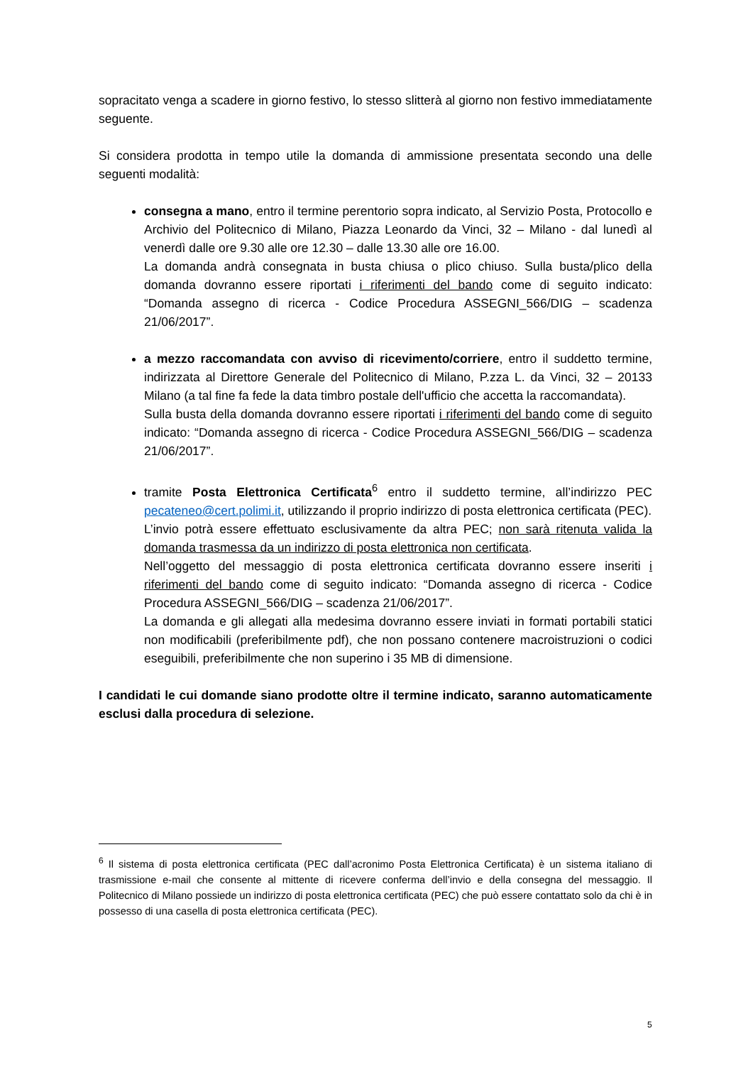sopracitato venga a scadere in giorno festivo, lo stesso slitterà al giorno non festivo immediatamente seguente.
Si considera prodotta in tempo utile la domanda di ammissione presentata secondo una delle seguenti modalità:
consegna a mano, entro il termine perentorio sopra indicato, al Servizio Posta, Protocollo e Archivio del Politecnico di Milano, Piazza Leonardo da Vinci, 32 – Milano - dal lunedì al venerdì dalle ore 9.30 alle ore 12.30 – dalle 13.30 alle ore 16.00.
La domanda andrà consegnata in busta chiusa o plico chiuso. Sulla busta/plico della domanda dovranno essere riportati i riferimenti del bando come di seguito indicato: “Domanda assegno di ricerca - Codice Procedura ASSEGNI_566/DIG – scadenza 21/06/2017”.
a mezzo raccomandata con avviso di ricevimento/corriere, entro il suddetto termine, indirizzata al Direttore Generale del Politecnico di Milano, P.zza L. da Vinci, 32 – 20133 Milano (a tal fine fa fede la data timbro postale dell'ufficio che accetta la raccomandata).
Sulla busta della domanda dovranno essere riportati i riferimenti del bando come di seguito indicato: “Domanda assegno di ricerca - Codice Procedura ASSEGNI_566/DIG – scadenza 21/06/2017”.
tramite Posta Elettronica Certificata<sup>6</sup> entro il suddetto termine, all’indirizzo PEC pecateneo@cert.polimi.it, utilizzando il proprio indirizzo di posta elettronica certificata (PEC).
L’invio potrà essere effettuato esclusivamente da altra PEC; non sarà ritenuta valida la domanda trasmessa da un indirizzo di posta elettronica non certificata.
Nell’oggetto del messaggio di posta elettronica certificata dovranno essere inseriti i riferimenti del bando come di seguito indicato: “Domanda assegno di ricerca - Codice Procedura ASSEGNI_566/DIG – scadenza 21/06/2017”.
La domanda e gli allegati alla medesima dovranno essere inviati in formati portabili statici non modificabili (preferibilmente pdf), che non possano contenere macroistruzioni o codici eseguibili, preferibilmente che non superino i 35 MB di dimensione.
I candidati le cui domande siano prodotte oltre il termine indicato, saranno automaticamente esclusi dalla procedura di selezione.
<sup>6</sup> Il sistema di posta elettronica certificata (PEC dall’acronimo Posta Elettronica Certificata) è un sistema italiano di trasmissione e-mail che consente al mittente di ricevere conferma dell’invio e della consegna del messaggio. Il Politecnico di Milano possiede un indirizzo di posta elettronica certificata (PEC) che può essere contattato solo da chi è in possesso di una casella di posta elettronica certificata (PEC).
5